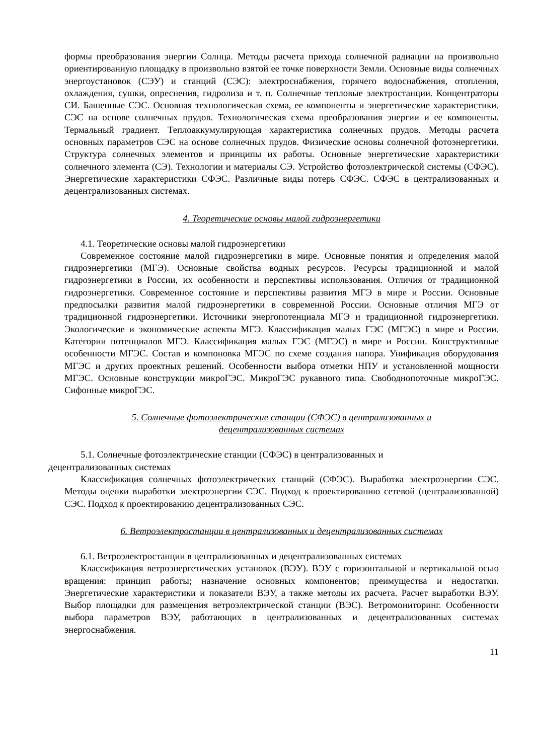формы преобразования энергии Солнца. Методы расчета прихода солнечной радиации на произвольно ориентированную площадку в произвольно взятой ее точке поверхности Земли. Основные виды солнечных энергоустановок (СЭУ) и станций (СЭС): электроснабжения, горячего водоснабжения, отопления, охлаждения, сушки, опреснения, гидролиза и т. п. Солнечные тепловые электростанции. Концентраторы СИ. Башенные СЭС. Основная технологическая схема, ее компоненты и энергетические характеристики. СЭС на основе солнечных прудов. Технологическая схема преобразования энергии и ее компоненты. Термальный градиент. Теплоаккумулирующая характеристика солнечных прудов. Методы расчета основных параметров СЭС на основе солнечных прудов. Физические основы солнечной фотоэнергетики. Структура солнечных элементов и принципы их работы. Основные энергетические характеристики солнечного элемента (СЭ). Технологии и материалы СЭ. Устройство фотоэлектрической системы (СФЭС). Энергетические характеристики СФЭС. Различные виды потерь СФЭС. СФЭС в централизованных и децентрализованных системах.
4. Теоретические основы малой гидроэнергетики
4.1. Теоретические основы малой гидроэнергетики
Современное состояние малой гидроэнергетики в мире. Основные понятия и определения малой гидроэнергетики (МГЭ). Основные свойства водных ресурсов. Ресурсы традиционной и малой гидроэнергетики в России, их особенности и перспективы использования. Отличия от традиционной гидроэнергетики. Современное состояние и перспективы развития МГЭ в мире и России. Основные предпосылки развития малой гидроэнергетики в современной России. Основные отличия МГЭ от традиционной гидроэнергетики. Источники энергопотенциала МГЭ и традиционной гидроэнергетики. Экологические и экономические аспекты МГЭ. Классификация малых ГЭС (МГЭС) в мире и России. Категории потенциалов МГЭ. Классификация малых ГЭС (МГЭС) в мире и России. Конструктивные особенности МГЭС. Состав и компоновка МГЭС по схеме создания напора. Унификация оборудования МГЭС и других проектных решений. Особенности выбора отметки НПУ и установленной мощности МГЭС. Основные конструкции микроГЭС. МикроГЭС рукавного типа. Свободнопоточные микроГЭС. Сифонные микроГЭС.
5. Солнечные фотоэлектрические станции (СФЭС) в централизованных и
децентрализованных системах
5.1. Солнечные фотоэлектрические станции (СФЭС) в централизованных и
децентрализованных системах
Классификация солнечных фотоэлектрических станций (СФЭС). Выработка электроэнергии СЭС. Методы оценки выработки электроэнергии СЭС. Подход к проектированию сетевой (централизованной) СЭС. Подход к проектированию децентрализованных СЭС.
6. Ветроэлектростанции в централизованных и децентрализованных системах
6.1. Ветроэлектростанции в централизованных и децентрализованных системах
Классификация ветроэнергетических установок (ВЭУ). ВЭУ с горизонтальной и вертикальной осью вращения: принцип работы; назначение основных компонентов; преимущества и недостатки. Энергетические характеристики и показатели ВЭУ, а также методы их расчета. Расчет выработки ВЭУ. Выбор площадки для размещения ветроэлектрической станции (ВЭС). Ветромониторинг. Особенности выбора параметров ВЭУ, работающих в централизованных и децентрализованных системах энергоснабжения.
11